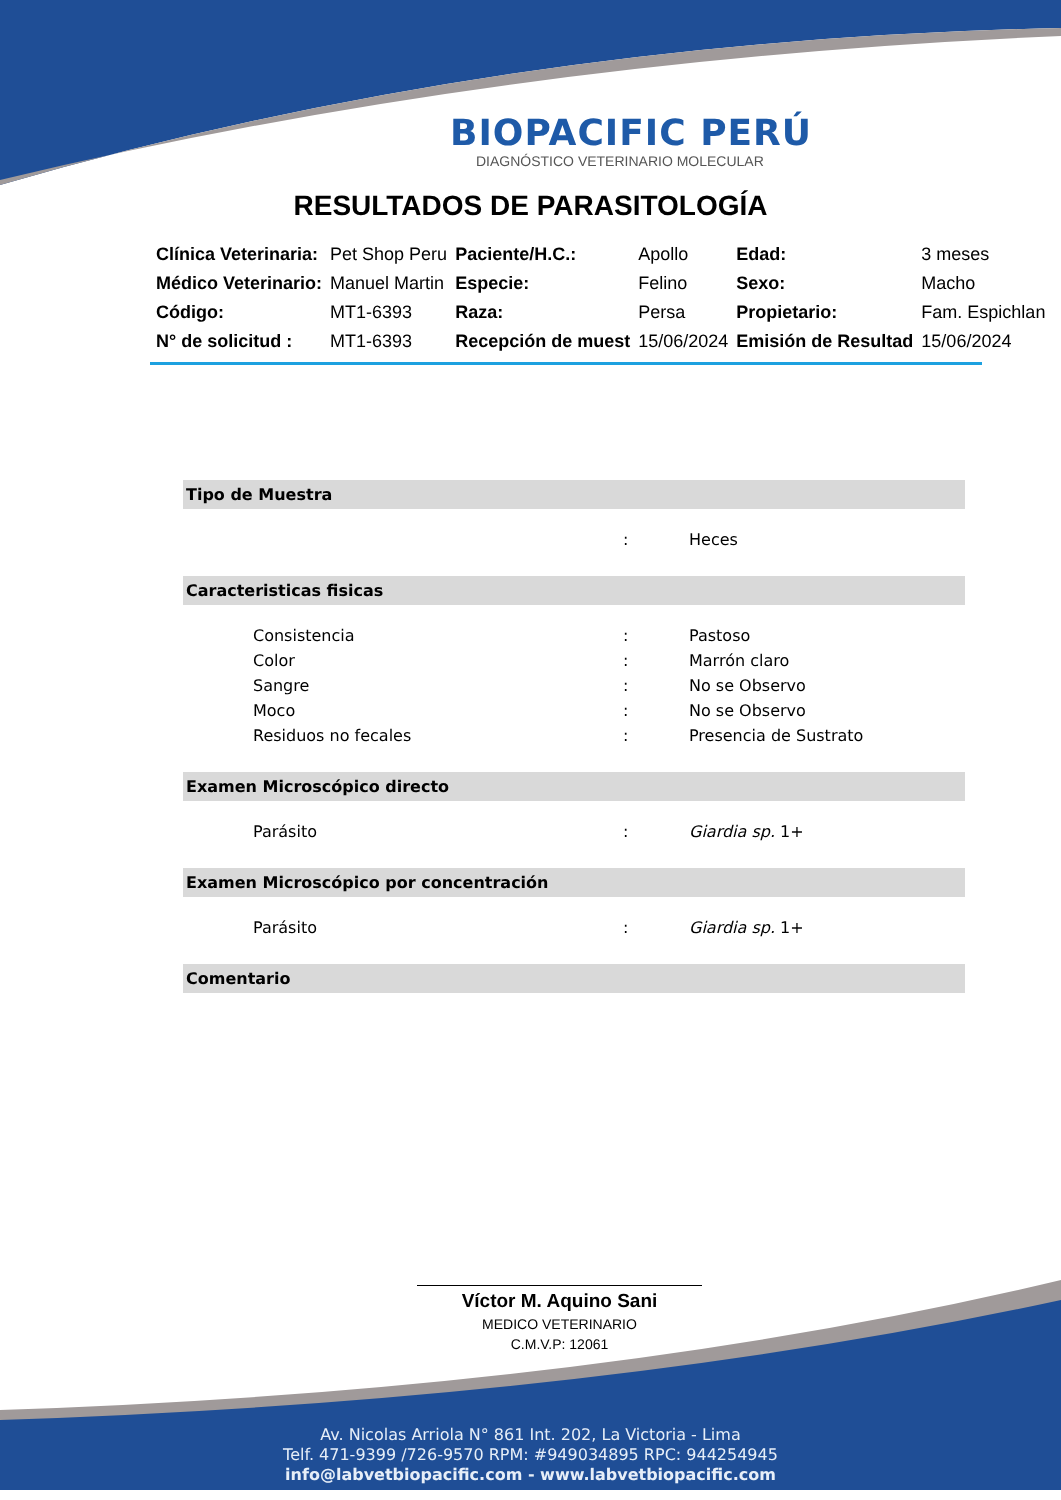BIOPACIFIC PERÚ
DIAGNÓSTICO VETERINARIO MOLECULAR
RESULTADOS DE PARASITOLOGÍA
| Clínica Veterinaria: | Pet Shop Peru | Paciente/H.C.: | Apollo | Edad: | 3 meses |
| Médico Veterinario: | Manuel Martin | Especie: | Felino | Sexo: | Macho |
| Código: | MT1-6393 | Raza: | Persa | Propietario: | Fam. Espichlan |
| N° de solicitud : | MT1-6393 | Recepción de muest | 15/06/2024 | Emisión de Resultad | 15/06/2024 |
Tipo de Muestra
| | : | Heces |
Caracteristicas fisicas
| Consistencia | : | Pastoso |
| Color | : | Marrón claro |
| Sangre | : | No se Observo |
| Moco | : | No se Observo |
| Residuos no fecales | : | Presencia de Sustrato |
Examen Microscópico directo
| Parásito | : | Giardia sp. 1+ |
Examen Microscópico por concentración
| Parásito | : | Giardia sp. 1+ |
Comentario
Víctor M. Aquino Sani
MEDICO VETERINARIO
C.M.V.P: 12061
Av. Nicolas Arriola N° 861 Int. 202, La Victoria - Lima
Telf. 471-9399 /726-9570 RPM: #949034895 RPC: 944254945
info@labvetbiopacific.com - www.labvetbiopacific.com